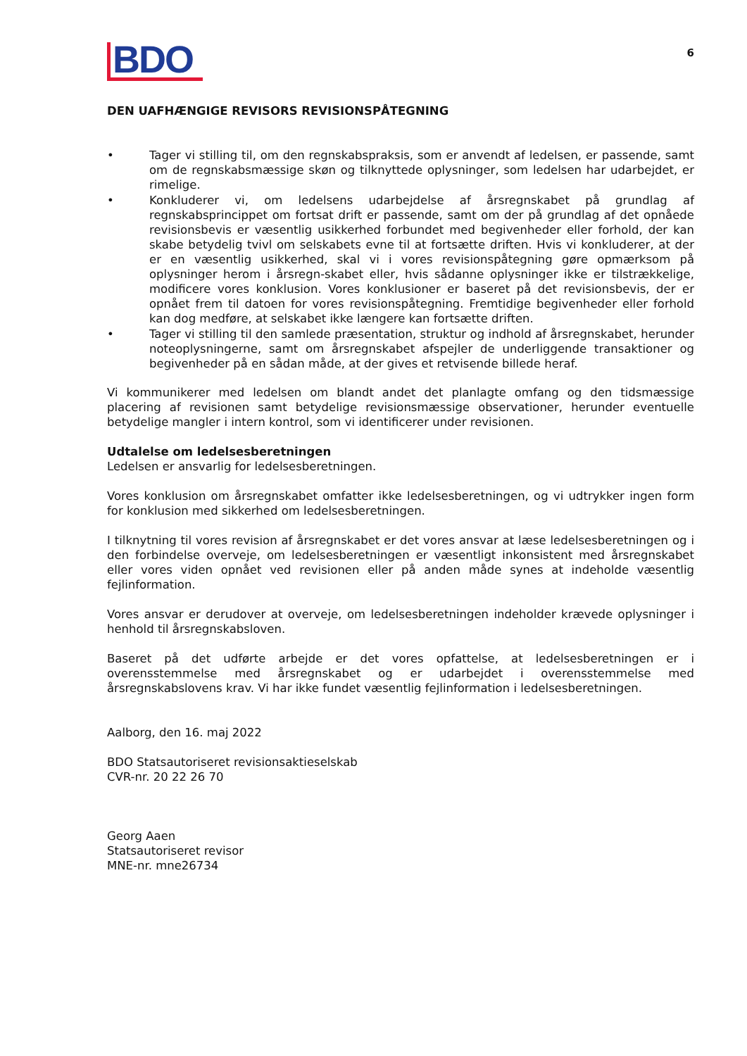BDO
6
DEN UAFHÆNGIGE REVISORS REVISIONSPÅTEGNING
• Tager vi stilling til, om den regnskabspraksis, som er anvendt af ledelsen, er passende, samt om de regnskabsmæssige skøn og tilknyttede oplysninger, som ledelsen har udarbejdet, er rimelige.
• Konkluderer vi, om ledelsens udarbejdelse af årsregnskabet på grundlag af regnskabsprincippet om fortsat drift er passende, samt om der på grundlag af det opnåede revisionsbevis er væsentlig usikkerhed forbundet med begivenheder eller forhold, der kan skabe betydelig tvivl om selskabets evne til at fortsætte driften. Hvis vi konkluderer, at der er en væsentlig usikkerhed, skal vi i vores revisionspåtegning gøre opmærksom på oplysninger herom i årsregn-skabet eller, hvis sådanne oplysninger ikke er tilstrækkelige, modificere vores konklusion. Vores konklusioner er baseret på det revisionsbevis, der er opnået frem til datoen for vores revisionspåtegning. Fremtidige begivenheder eller forhold kan dog medføre, at selskabet ikke længere kan fortsætte driften.
• Tager vi stilling til den samlede præsentation, struktur og indhold af årsregnskabet, herunder noteoplysningerne, samt om årsregnskabet afspejler de underliggende transaktioner og begivenheder på en sådan måde, at der gives et retvisende billede heraf.
Vi kommunikerer med ledelsen om blandt andet det planlagte omfang og den tidsmæssige placering af revisionen samt betydelige revisionsmæssige observationer, herunder eventuelle betydelige mangler i intern kontrol, som vi identificerer under revisionen.
Udtalelse om ledelsesberetningen
Ledelsen er ansvarlig for ledelsesberetningen.
Vores konklusion om årsregnskabet omfatter ikke ledelsesberetningen, og vi udtrykker ingen form for konklusion med sikkerhed om ledelsesberetningen.
I tilknytning til vores revision af årsregnskabet er det vores ansvar at læse ledelsesberetningen og i den forbindelse overveje, om ledelsesberetningen er væsentligt inkonsistent med årsregnskabet eller vores viden opnået ved revisionen eller på anden måde synes at indeholde væsentlig fejlinformation.
Vores ansvar er derudover at overveje, om ledelsesberetningen indeholder krævede oplysninger i henhold til årsregnskabsloven.
Baseret på det udførte arbejde er det vores opfattelse, at ledelsesberetningen er i overensstemmelse med årsregnskabet og er udarbejdet i overensstemmelse med årsregnskabslovens krav. Vi har ikke fundet væsentlig fejlinformation i ledelsesberetningen.
Aalborg, den 16. maj 2022
BDO Statsautoriseret revisionsaktieselskab
CVR-nr. 20 22 26 70
Georg Aaen
Statsautoriseret revisor
MNE-nr. mne26734